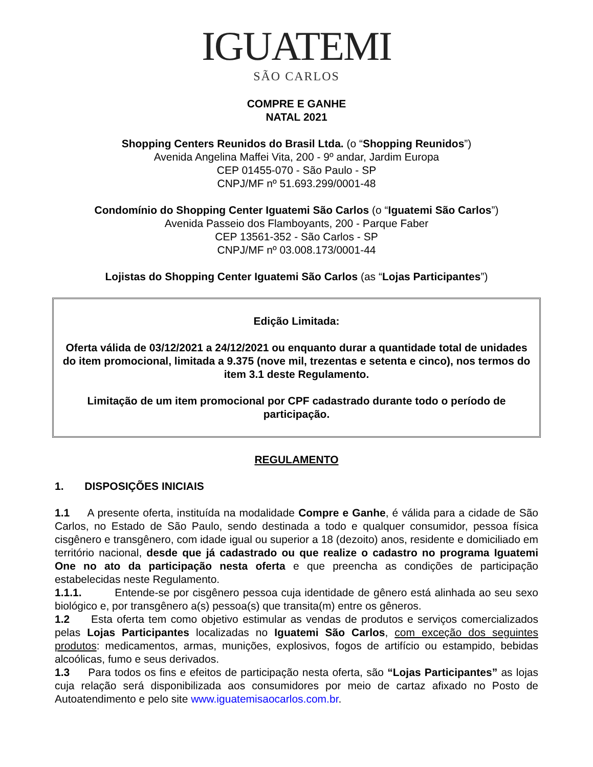IGUATEMI
SÃO CARLOS
COMPRE E GANHE
NATAL 2021
Shopping Centers Reunidos do Brasil Ltda. (o “Shopping Reunidos”)
Avenida Angelina Maffei Vita, 200 - 9º andar, Jardim Europa
CEP 01455-070 - São Paulo - SP
CNPJ/MF nº 51.693.299/0001-48
Condomínio do Shopping Center Iguatemi São Carlos (o “Iguatemi São Carlos”)
Avenida Passeio dos Flamboyants, 200 - Parque Faber
CEP 13561-352 - São Carlos - SP
CNPJ/MF nº 03.008.173/0001-44
Lojistas do Shopping Center Iguatemi São Carlos (as “Lojas Participantes”)
Edição Limitada:
Oferta válida de 03/12/2021 a 24/12/2021 ou enquanto durar a quantidade total de unidades do item promocional, limitada a 9.375 (nove mil, trezentas e setenta e cinco), nos termos do item 3.1 deste Regulamento.
Limitação de um item promocional por CPF cadastrado durante todo o período de participação.
REGULAMENTO
1. DISPOSIÇÕES INICIAIS
1.1 A presente oferta, instituída na modalidade Compre e Ganhe, é válida para a cidade de São Carlos, no Estado de São Paulo, sendo destinada a todo e qualquer consumidor, pessoa física cisgênero e transgênero, com idade igual ou superior a 18 (dezoito) anos, residente e domiciliado em território nacional, desde que já cadastrado ou que realize o cadastro no programa Iguatemi One no ato da participação nesta oferta e que preencha as condições de participação estabelecidas neste Regulamento.
1.1.1. Entende-se por cisgênero pessoa cuja identidade de gênero está alinhada ao seu sexo biológico e, por transgênero a(s) pessoa(s) que transita(m) entre os gêneros.
1.2 Esta oferta tem como objetivo estimular as vendas de produtos e serviços comercializados pelas Lojas Participantes localizadas no Iguatemi São Carlos, com exceção dos seguintes produtos: medicamentos, armas, munições, explosivos, fogos de artifício ou estampido, bebidas alcoólicas, fumo e seus derivados.
1.3 Para todos os fins e efeitos de participação nesta oferta, são “Lojas Participantes” as lojas cuja relação será disponibilizada aos consumidores por meio de cartaz afixado no Posto de Autoatendimento e pelo site www.iguatemisaocarlos.com.br.